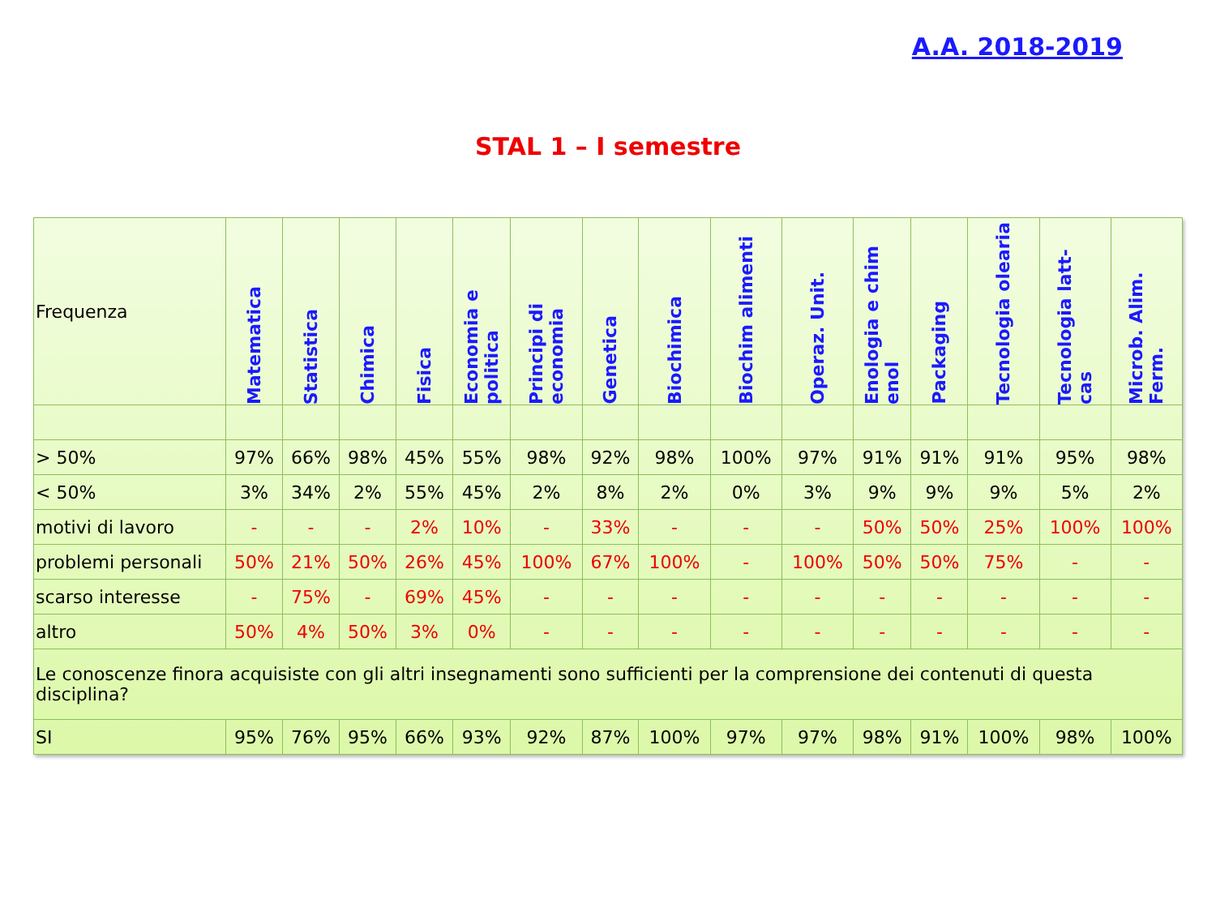A.A. 2018-2019
STAL 1 – I semestre
| Frequenza | Matematica | Statistica | Chimica | Fisica | Economia e politica | Principi di economia | Genetica | Biochimica | Biochim alimenti | Operaz. Unit. | Enologia e chim enol | Packaging | Tecnologia olearia | Tecnologia latt-cas | Microb. Alim. Ferm. |
| --- | --- | --- | --- | --- | --- | --- | --- | --- | --- | --- | --- | --- | --- | --- | --- |
| > 50% | 97% | 66% | 98% | 45% | 55% | 98% | 92% | 98% | 100% | 97% | 91% | 91% | 91% | 95% | 98% |
| < 50% | 3% | 34% | 2% | 55% | 45% | 2% | 8% | 2% | 0% | 3% | 9% | 9% | 9% | 5% | 2% |
| motivi di lavoro | - | - | - | 2% | 10% | - | 33% | - | - | - | 50% | 50% | 25% | 100% | 100% |
| problemi personali | 50% | 21% | 50% | 26% | 45% | 100% | 67% | 100% | - | 100% | 50% | 50% | 75% | - | - |
| scarso interesse | - | 75% | - | 69% | 45% | - | - | - | - | - | - | - | - | - | - |
| altro | 50% | 4% | 50% | 3% | 0% | - | - | - | - | - | - | - | - | - | - |
| Le conoscenze finora acquisiste con gli altri insegnamenti sono sufficienti per la comprensione dei contenuti di questa disciplina? | | | | | | | | | | | | | | | |
| SI | 95% | 76% | 95% | 66% | 93% | 92% | 87% | 100% | 97% | 97% | 98% | 91% | 100% | 98% | 100% |